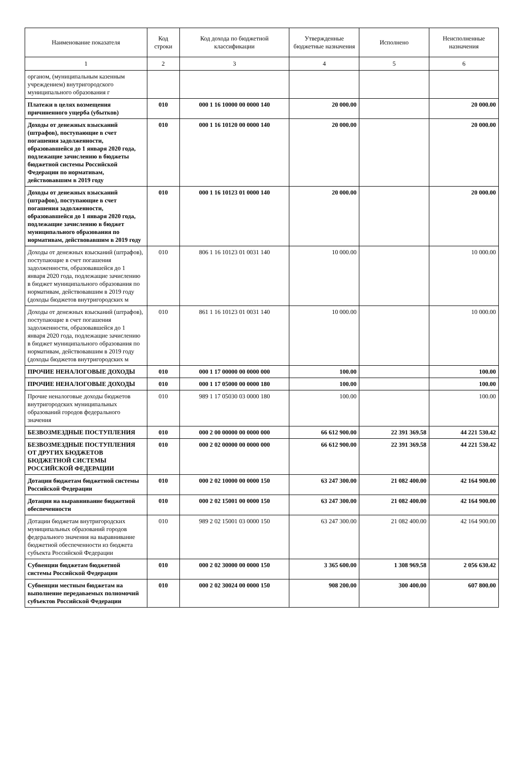| Наименование показателя | Код строки | Код дохода по бюджетной классификации | Утвержденные бюджетные назначения | Исполнено | Неисполненные назначения |
| --- | --- | --- | --- | --- | --- |
| 1 | 2 | 3 | 4 | 5 | 6 |
| органом, (муниципальным казенным учреждением) внутригородского муниципального образования г | | | | | |
| Платежи в целях возмещения причиненного ущерба (убытков) | 010 | 000 1 16 10000 00 0000 140 | 20 000.00 | | 20 000.00 |
| Доходы от денежных взысканий (штрафов), поступающие в счет погашения задолженности, образовавшейся до 1 января 2020 года, подлежащие зачислению в бюджеты бюджетной системы Российской Федерации по нормативам, действовавшим в 2019 году | 010 | 000 1 16 10120 00 0000 140 | 20 000.00 | | 20 000.00 |
| Доходы от денежных взысканий (штрафов), поступающие в счет погашения задолженности, образовавшейся до 1 января 2020 года, подлежащие зачислению в бюджет муниципального образования по нормативам, действовавшим в 2019 году | 010 | 000 1 16 10123 01 0000 140 | 20 000.00 | | 20 000.00 |
| Доходы от денежных взысканий (штрафов), поступающие в счет погашения задолженности, образовавшейся до 1 января 2020 года, подлежащие зачислению в бюджет муниципального образования по нормативам, действовавшим в 2019 году (доходы бюджетов внутригородских м | 010 | 806 1 16 10123 01 0031 140 | 10 000.00 | | 10 000.00 |
| Доходы от денежных взысканий (штрафов), поступающие в счет погашения задолженности, образовавшейся до 1 января 2020 года, подлежащие зачислению в бюджет муниципального образования по нормативам, действовавшим в 2019 году (доходы бюджетов внутригородских м | 010 | 861 1 16 10123 01 0031 140 | 10 000.00 | | 10 000.00 |
| ПРОЧИЕ НЕНАЛОГОВЫЕ ДОХОДЫ | 010 | 000 1 17 00000 00 0000 000 | 100.00 | | 100.00 |
| ПРОЧИЕ НЕНАЛОГОВЫЕ ДОХОДЫ | 010 | 000 1 17 05000 00 0000 180 | 100.00 | | 100.00 |
| Прочие неналоговые доходы бюджетов внутригородских муниципальных образований городов федерального значения | 010 | 989 1 17 05030 03 0000 180 | 100.00 | | 100.00 |
| БЕЗВОЗМЕЗДНЫЕ ПОСТУПЛЕНИЯ | 010 | 000 2 00 00000 00 0000 000 | 66 612 900.00 | 22 391 369.58 | 44 221 530.42 |
| БЕЗВОЗМЕЗДНЫЕ ПОСТУПЛЕНИЯ ОТ ДРУГИХ БЮДЖЕТОВ БЮДЖЕТНОЙ СИСТЕМЫ РОССИЙСКОЙ ФЕДЕРАЦИИ | 010 | 000 2 02 00000 00 0000 000 | 66 612 900.00 | 22 391 369.58 | 44 221 530.42 |
| Дотации бюджетам бюджетной системы Российской Федерации | 010 | 000 2 02 10000 00 0000 150 | 63 247 300.00 | 21 082 400.00 | 42 164 900.00 |
| Дотации на выравнивание бюджетной обеспеченности | 010 | 000 2 02 15001 00 0000 150 | 63 247 300.00 | 21 082 400.00 | 42 164 900.00 |
| Дотации бюджетам внутригородских муниципальных образований городов федерального значения на выравнивание бюджетной обеспеченности из бюджета субъекта Российской Федерации | 010 | 989 2 02 15001 03 0000 150 | 63 247 300.00 | 21 082 400.00 | 42 164 900.00 |
| Субвенции бюджетам бюджетной системы Российской Федерации | 010 | 000 2 02 30000 00 0000 150 | 3 365 600.00 | 1 308 969.58 | 2 056 630.42 |
| Субвенции местным бюджетам на выполнение передаваемых полномочий субъектов Российской Федерации | 010 | 000 2 02 30024 00 0000 150 | 908 200.00 | 300 400.00 | 607 800.00 |